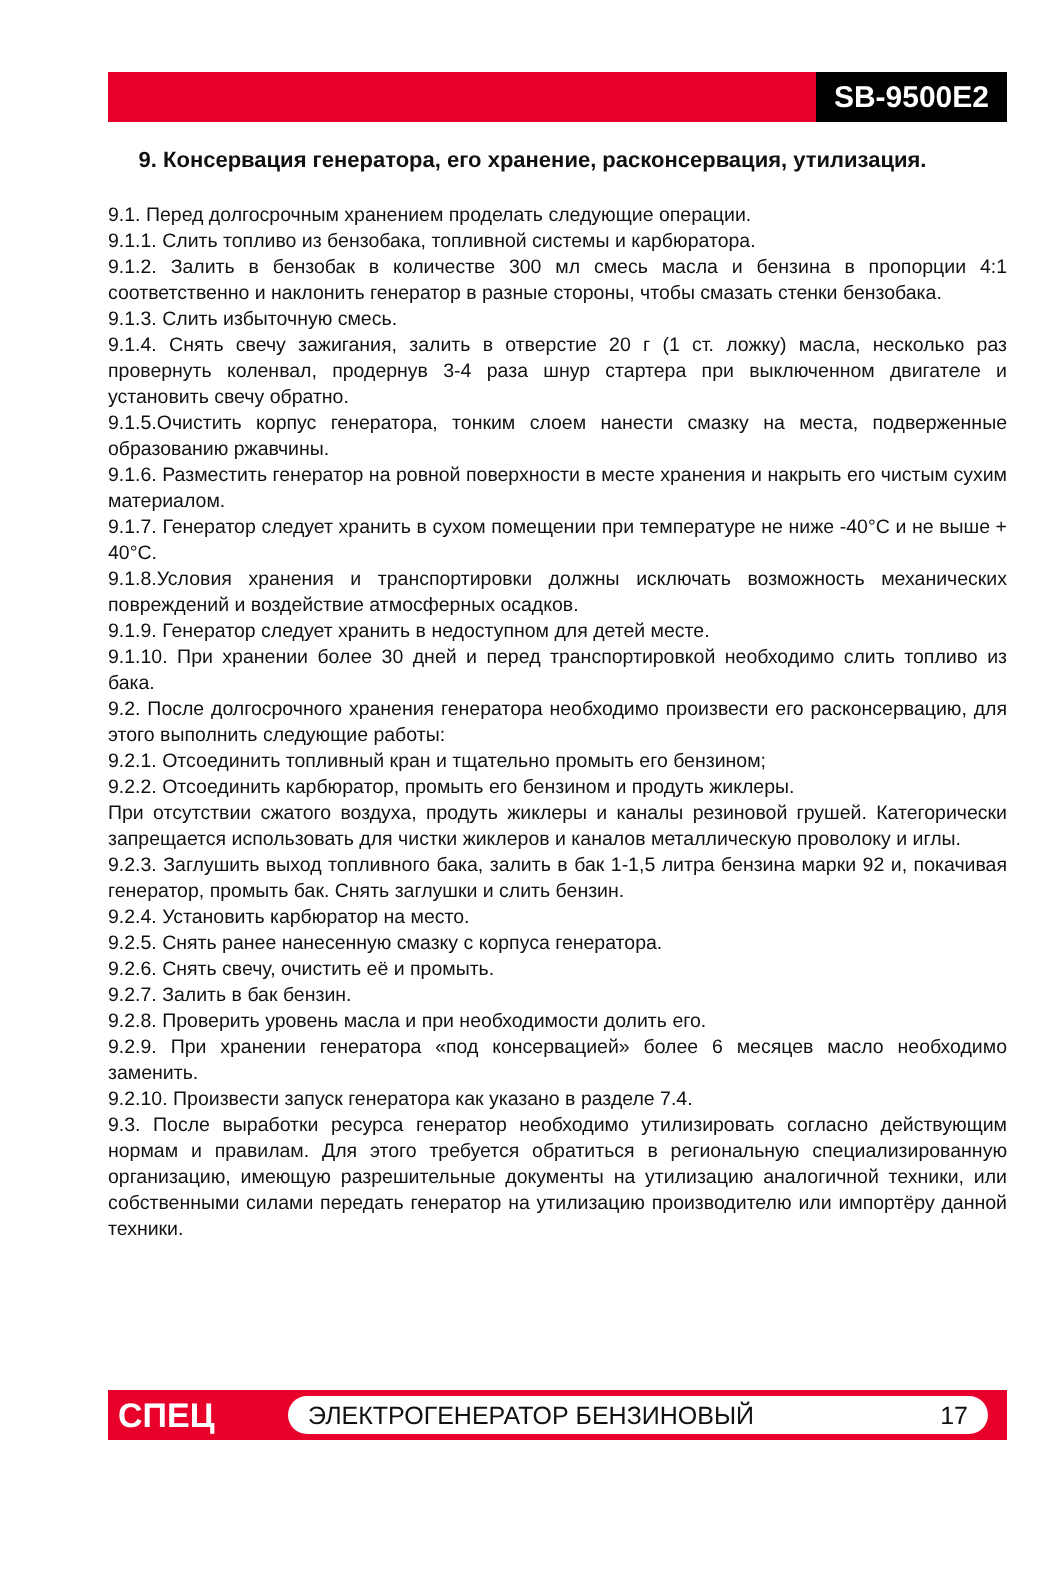SB-9500E2
9. Консервация генератора, его хранение, расконсервация, утилизация.
9.1. Перед долгосрочным хранением проделать следующие операции.
9.1.1. Слить топливо из бензобака, топливной системы и карбюратора.
9.1.2. Залить в бензобак в количестве 300 мл смесь масла и бензина в пропорции 4:1 соответственно и наклонить генератор в разные стороны, чтобы смазать стенки бензобака.
9.1.3. Слить избыточную смесь.
9.1.4. Снять свечу зажигания, залить в отверстие 20 г (1 ст. ложку) масла, несколько раз провернуть коленвал, продернув 3-4 раза шнур стартера при выключенном двигателе и установить свечу обратно.
9.1.5.Очистить корпус генератора, тонким слоем нанести смазку на места, подверженные образованию ржавчины.
9.1.6. Разместить генератор на ровной поверхности в месте хранения и накрыть его чистым сухим материалом.
9.1.7. Генератор следует хранить в сухом помещении при температуре не ниже -40°С и не выше + 40°С.
9.1.8.Условия хранения и транспортировки должны исключать возможность механических повреждений и воздействие атмосферных осадков.
9.1.9. Генератор следует хранить в недоступном для детей месте.
9.1.10. При хранении более 30 дней и перед транспортировкой необходимо слить топливо из бака.
9.2. После долгосрочного хранения генератора необходимо произвести его расконсервацию, для этого выполнить следующие работы:
9.2.1. Отсоединить топливный кран и тщательно промыть его бензином;
9.2.2. Отсоединить карбюратор, промыть его бензином и продуть жиклеры.
При отсутствии сжатого воздуха, продуть жиклеры и каналы резиновой грушей. Категорически запрещается использовать для чистки жиклеров и каналов металлическую проволоку и иглы.
9.2.3. Заглушить выход топливного бака, залить в бак 1-1,5 литра бензина марки 92 и, покачивая генератор, промыть бак. Снять заглушки и слить бензин.
9.2.4. Установить карбюратор на место.
9.2.5. Снять ранее нанесенную смазку с корпуса генератора.
9.2.6. Снять свечу, очистить её и промыть.
9.2.7. Залить в бак бензин.
9.2.8. Проверить уровень масла и при необходимости долить его.
9.2.9. При хранении генератора «под консервацией» более 6 месяцев масло необходимо заменить.
9.2.10. Произвести запуск генератора как указано в разделе 7.4.
9.3. После выработки ресурса генератор необходимо утилизировать согласно действующим нормам и правилам. Для этого требуется обратиться в региональную специализированную организацию, имеющую разрешительные документы на утилизацию аналогичной техники, или собственными силами передать генератор на утилизацию производителю или импортёру данной техники.
СПЕЦ
ЭЛЕКТРОГЕНЕРАТОР БЕНЗИНОВЫЙ 17